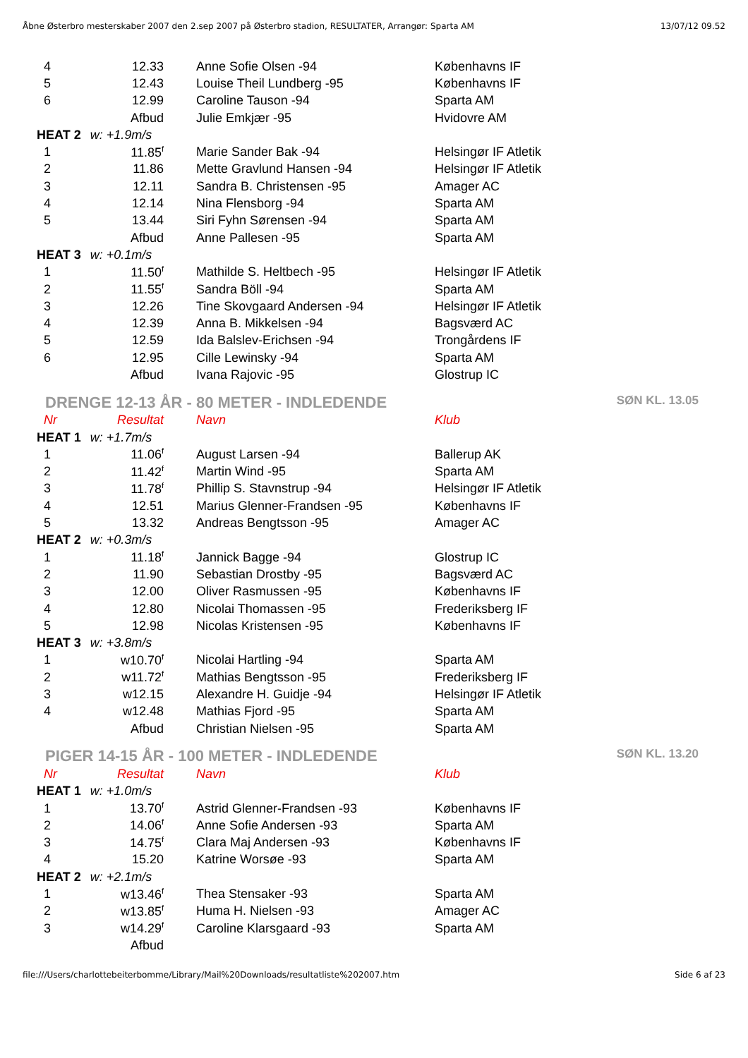Åbne Østerbro mesterskaber 2007 den 2.sep 2007 på Østerbro stadion, RESULTATER, Arrangør: Sparta AM 13/07/12 09.52
| 4 | 12.33 | | Anne Sofie Olsen -94 | Københavns IF |
| 5 | 12.43 | | Louise Theil Lundberg -95 | Københavns IF |
| 6 | 12.99 | | Caroline Tauson -94 | Sparta AM |
| | Afbud | | Julie Emkjær -95 | Hvidovre AM |
| HEAT 2 w: +1.9m/s | | | | |
| 1 | 11.85<sup>f</sup> | | Marie Sander Bak -94 | Helsingør IF Atletik |
| 2 | 11.86 | | Mette Gravlund Hansen -94 | Helsingør IF Atletik |
| 3 | 12.11 | | Sandra B. Christensen -95 | Amager AC |
| 4 | 12.14 | | Nina Flensborg -94 | Sparta AM |
| 5 | 13.44 | | Siri Fyhn Sørensen -94 | Sparta AM |
| | Afbud | | Anne Pallesen -95 | Sparta AM |
| HEAT 3 w: +0.1m/s | | | | |
| 1 | 11.50<sup>f</sup> | | Mathilde S. Heltbech -95 | Helsingør IF Atletik |
| 2 | 11.55<sup>f</sup> | | Sandra Böll -94 | Sparta AM |
| 3 | 12.26 | | Tine Skovgaard Andersen -94 | Helsingør IF Atletik |
| 4 | 12.39 | | Anna B. Mikkelsen -94 | Bagsværd AC |
| 5 | 12.59 | | Ida Balslev-Erichsen -94 | Trongårdens IF |
| 6 | 12.95 | | Cille Lewinsky -94 | Sparta AM |
| | Afbud | | Ivana Rajovic -95 | Glostrup IC |
DRENGE 12-13 ÅR - 80 METER - INDLEDENDE SØN KL. 13.05
| Nr | Resultat | | Navn | Klub |
| HEAT 1 w: +1.7m/s | | | | |
| 1 | 11.06<sup>f</sup> | | August Larsen -94 | Ballerup AK |
| 2 | 11.42<sup>f</sup> | | Martin Wind -95 | Sparta AM |
| 3 | 11.78<sup>f</sup> | | Phillip S. Stavnstrup -94 | Helsingør IF Atletik |
| 4 | 12.51 | | Marius Glenner-Frandsen -95 | Københavns IF |
| 5 | 13.32 | | Andreas Bengtsson -95 | Amager AC |
| HEAT 2 w: +0.3m/s | | | | |
| 1 | 11.18<sup>f</sup> | | Jannick Bagge -94 | Glostrup IC |
| 2 | 11.90 | | Sebastian Drostby -95 | Bagsværd AC |
| 3 | 12.00 | | Oliver Rasmussen -95 | Københavns IF |
| 4 | 12.80 | | Nicolai Thomassen -95 | Frederiksberg IF |
| 5 | 12.98 | | Nicolas Kristensen -95 | Københavns IF |
| HEAT 3 w: +3.8m/s | | | | |
| 1 | w10.70<sup>f</sup> | | Nicolai Hartling -94 | Sparta AM |
| 2 | w11.72<sup>f</sup> | | Mathias Bengtsson -95 | Frederiksberg IF |
| 3 | w12.15 | | Alexandre H. Guidje -94 | Helsingør IF Atletik |
| 4 | w12.48 | | Mathias Fjord -95 | Sparta AM |
| | Afbud | | Christian Nielsen -95 | Sparta AM |
PIGER 14-15 ÅR - 100 METER - INDLEDENDE SØN KL. 13.20
| Nr | Resultat | | Navn | Klub |
| HEAT 1 w: +1.0m/s | | | | |
| 1 | 13.70<sup>f</sup> | | Astrid Glenner-Frandsen -93 | Københavns IF |
| 2 | 14.06<sup>f</sup> | | Anne Sofie Andersen -93 | Sparta AM |
| 3 | 14.75<sup>f</sup> | | Clara Maj Andersen -93 | Københavns IF |
| 4 | 15.20 | | Katrine Worsøe -93 | Sparta AM |
| HEAT 2 w: +2.1m/s | | | | |
| 1 | w13.46<sup>f</sup> | | Thea Stensaker -93 | Sparta AM |
| 2 | w13.85<sup>f</sup> | | Huma H. Nielsen -93 | Amager AC |
| 3 | w14.29<sup>f</sup> | | Caroline Klarsgaard -93 | Sparta AM |
| | Afbud | | | |
file:///Users/charlottebeiterbomme/Library/Mail%20Downloads/resultatliste%202007.htm Side 6 af 23